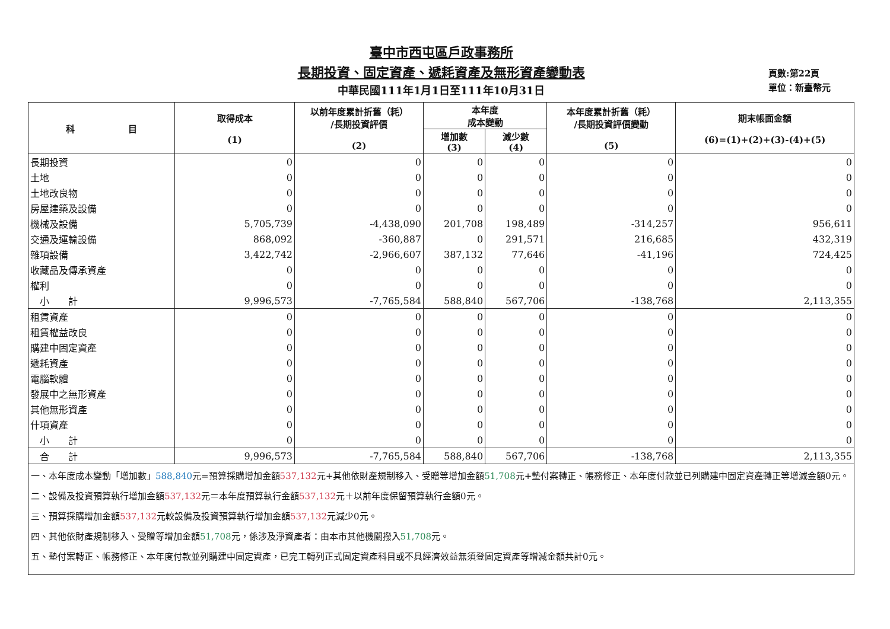臺中市西屯區戶政事務所
長期投資、固定資產、遞耗資產及無形資產變動表
中華民國111年1月1日至111年10月31日
頁數:第22頁
單位：新臺幣元
| 科 目 | 取得成本 (1) | 以前年度累計折舊（耗） /長期投資評價 (2) | 本年度 成本變動 | | 本年度累計折舊（耗） /長期投資評價變動 (5) | 期末帳面金額 (6)=(1)+(2)+(3)-(4)+(5) |
| --- | --- | --- | --- | --- | --- | --- |
| | | | 增加數 (3) | 減少數 (4) | | |
| 長期投資 | 0 | 0 | 0 | 0 | 0 | 0 |
| 土地 | 0 | 0 | 0 | 0 | 0 | 0 |
| 土地改良物 | 0 | 0 | 0 | 0 | 0 | 0 |
| 房屋建築及設備 | 0 | 0 | 0 | 0 | 0 | 0 |
| 機械及設備 | 5,705,739 | -4,438,090 | 201,708 | 198,489 | -314,257 | 956,611 |
| 交通及運輸設備 | 868,092 | -360,887 | 0 | 291,571 | 216,685 | 432,319 |
| 雜項設備 | 3,422,742 | -2,966,607 | 387,132 | 77,646 | -41,196 | 724,425 |
| 收藏品及傳承資產 | 0 | 0 | 0 | 0 | 0 | 0 |
| 權利 | 0 | 0 | 0 | 0 | 0 | 0 |
| 小 計 | 9,996,573 | -7,765,584 | 588,840 | 567,706 | -138,768 | 2,113,355 |
| 租賃資產 | 0 | 0 | 0 | 0 | 0 | 0 |
| 租賃權益改良 | 0 | 0 | 0 | 0 | 0 | 0 |
| 購建中固定資產 | 0 | 0 | 0 | 0 | 0 | 0 |
| 遞耗資產 | 0 | 0 | 0 | 0 | 0 | 0 |
| 電腦軟體 | 0 | 0 | 0 | 0 | 0 | 0 |
| 發展中之無形資產 | 0 | 0 | 0 | 0 | 0 | 0 |
| 其他無形資產 | 0 | 0 | 0 | 0 | 0 | 0 |
| 什項資產 | 0 | 0 | 0 | 0 | 0 | 0 |
| 小 計 | 0 | 0 | 0 | 0 | 0 | 0 |
| 合 計 | 9,996,573 | -7,765,584 | 588,840 | 567,706 | -138,768 | 2,113,355 |
| 一、本年度成本變動「增加數」 588,840 元=預算採購增加金額 537,132 元+其他依財產規制移入、受贈等增加金額 51,708 元+墊付案轉正、帳務修正、本年度付款並已列購建中固定資產轉正等增減金額0元。 二、設備及投資預算執行增加金額 537,132 元＝本年度預算執行金額 537,132 元＋以前年度保留預算執行金額0元。 三、預算採購增加金額 537,132 元較設備及投資預算執行增加金額 537,132 元減少0元。 四、其他依財產規制移入、受贈等增加金額 51,708 元，係涉及淨資產者：由本市其他機關撥入 51,708 元。 五、墊付案轉正、帳務修正、本年度付款並列購建中固定資產，已完工轉列正式固定資產科目或不具經濟效益無須登固定資產等增減金額共計0元。 | | | | | | |